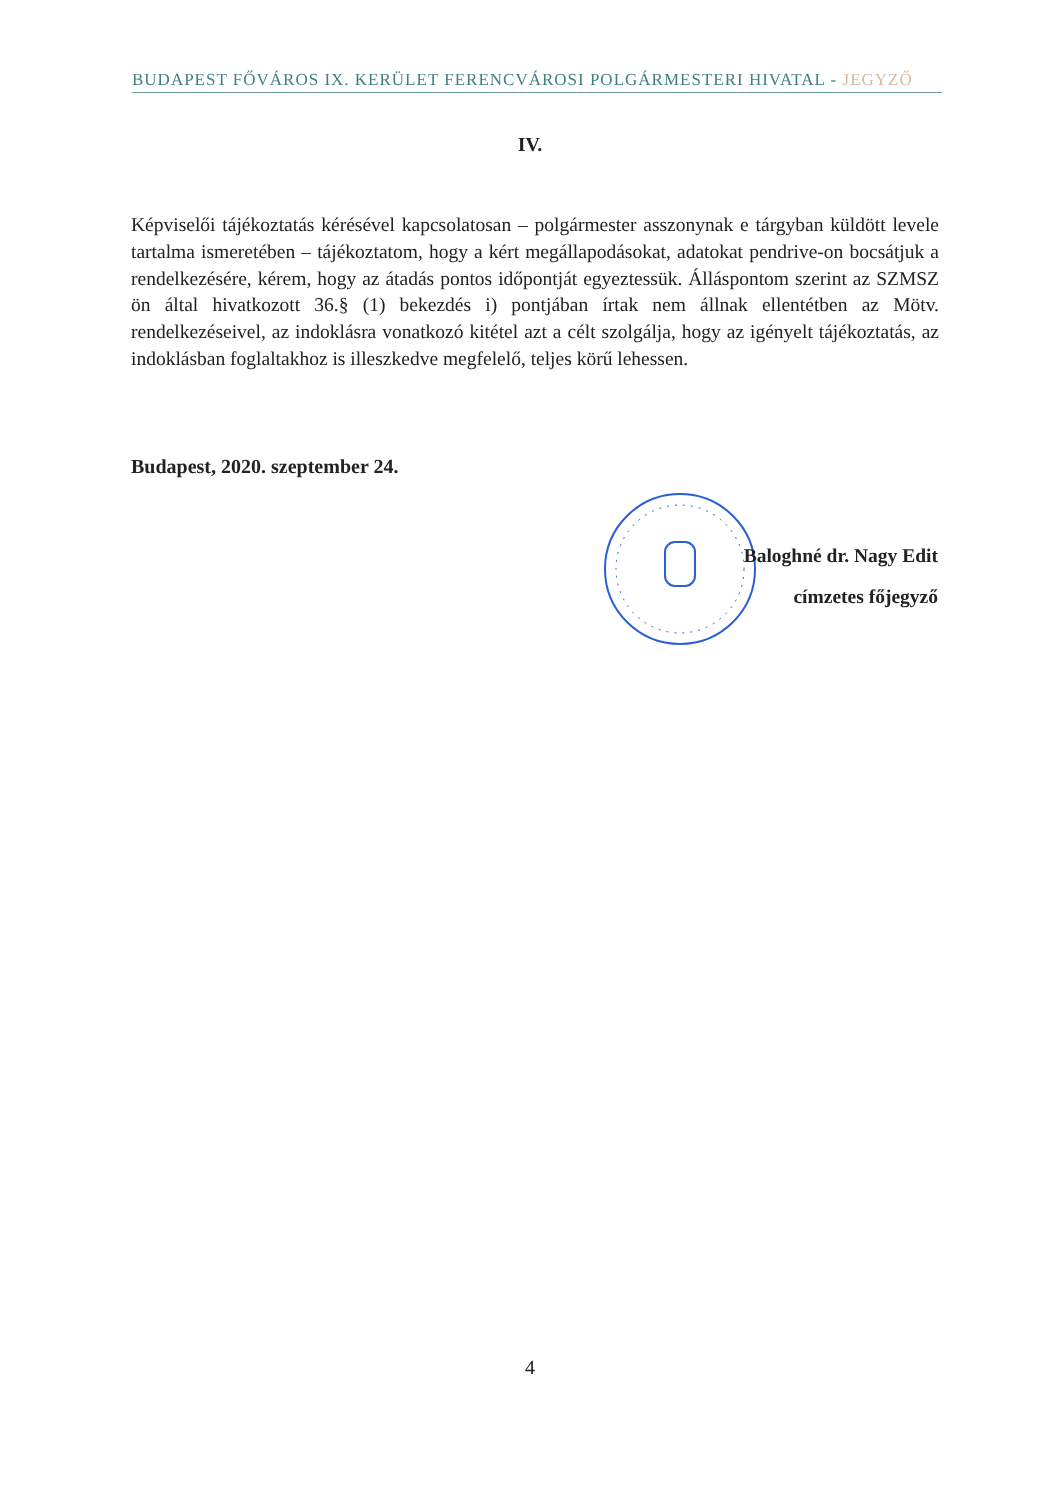BUDAPEST FŐVÁROS IX. KERÜLET FERENCVÁROSI POLGÁRMESTERI HIVATAL - JEGYZŐ
IV.
Képviselői tájékoztatás kérésével kapcsolatosan – polgármester asszonynak e tárgyban küldött levele tartalma ismeretében – tájékoztatom, hogy a kért megállapodásokat, adatokat pendrive-on bocsátjuk a rendelkezésére, kérem, hogy az átadás pontos időpontját egyeztessük. Álláspontom szerint az SZMSZ ön által hivatkozott 36.§ (1) bekezdés i) pontjában írtak nem állnak ellentétben az Mötv. rendelkezéseivel, az indoklásra vonatkozó kitétel azt a célt szolgálja, hogy az igényelt tájékoztatás, az indoklásban foglaltakhoz is illeszkedve megfelelő, teljes körű lehessen.
Budapest, 2020. szeptember 24.
Baloghné dr. Nagy Edit
címzetes főjegyző
4